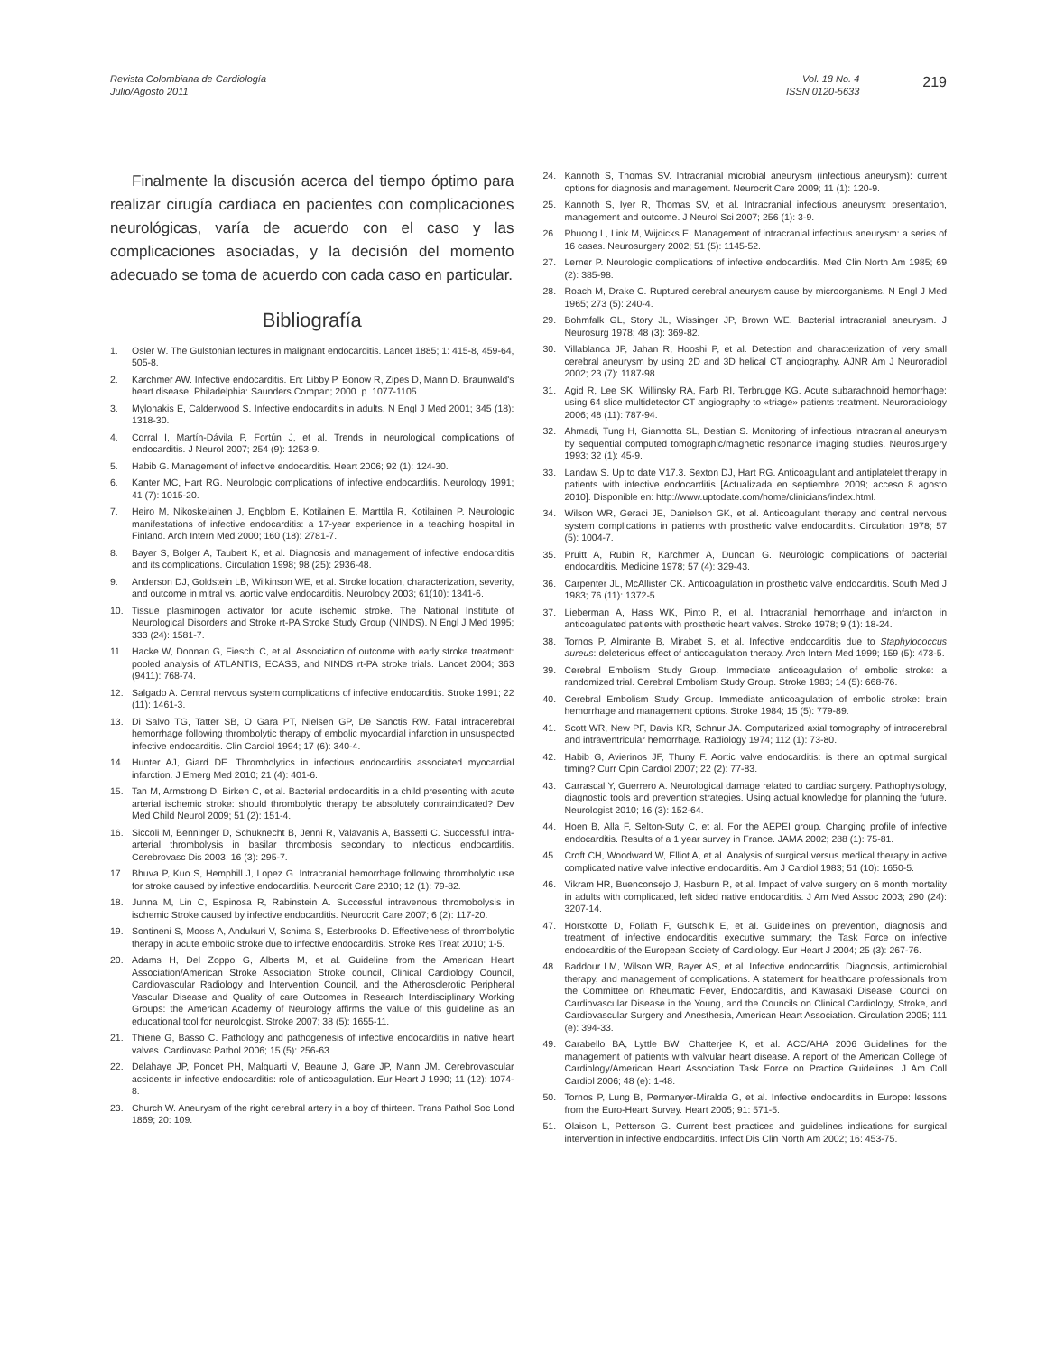Revista Colombiana de Cardiología
Julio/Agosto 2011
Vol. 18 No. 4
ISSN 0120-5633
219
Finalmente la discusión acerca del tiempo óptimo para realizar cirugía cardiaca en pacientes con complicaciones neurológicas, varía de acuerdo con el caso y las complicaciones asociadas, y la decisión del momento adecuado se toma de acuerdo con cada caso en particular.
Bibliografía
1. Osler W. The Gulstonian lectures in malignant endocarditis. Lancet 1885; 1: 415-8, 459-64, 505-8.
2. Karchmer AW. Infective endocarditis. En: Libby P, Bonow R, Zipes D, Mann D. Braunwald's heart disease, Philadelphia: Saunders Compan; 2000. p. 1077-1105.
3. Mylonakis E, Calderwood S. Infective endocarditis in adults. N Engl J Med 2001; 345 (18): 1318-30.
4. Corral I, Martín-Dávila P, Fortún J, et al. Trends in neurological complications of endocarditis. J Neurol 2007; 254 (9): 1253-9.
5. Habib G. Management of infective endocarditis. Heart 2006; 92 (1): 124-30.
6. Kanter MC, Hart RG. Neurologic complications of infective endocarditis. Neurology 1991; 41 (7): 1015-20.
7. Heiro M, Nikoskelainen J, Engblom E, Kotilainen E, Marttila R, Kotilainen P. Neurologic manifestations of infective endocarditis: a 17-year experience in a teaching hospital in Finland. Arch Intern Med 2000; 160 (18): 2781-7.
8. Bayer S, Bolger A, Taubert K, et al. Diagnosis and management of infective endocarditis and its complications. Circulation 1998; 98 (25): 2936-48.
9. Anderson DJ, Goldstein LB, Wilkinson WE, et al. Stroke location, characterization, severity, and outcome in mitral vs. aortic valve endocarditis. Neurology 2003; 61(10): 1341-6.
10. Tissue plasminogen activator for acute ischemic stroke. The National Institute of Neurological Disorders and Stroke rt-PA Stroke Study Group (NINDS). N Engl J Med 1995; 333 (24): 1581-7.
11. Hacke W, Donnan G, Fieschi C, et al. Association of outcome with early stroke treatment: pooled analysis of ATLANTIS, ECASS, and NINDS rt-PA stroke trials. Lancet 2004; 363 (9411): 768-74.
12. Salgado A. Central nervous system complications of infective endocarditis. Stroke 1991; 22 (11): 1461-3.
13. Di Salvo TG, Tatter SB, O Gara PT, Nielsen GP, De Sanctis RW. Fatal intracerebral hemorrhage following thrombolytic therapy of embolic myocardial infarction in unsuspected infective endocarditis. Clin Cardiol 1994; 17 (6): 340-4.
14. Hunter AJ, Giard DE. Thrombolytics in infectious endocarditis associated myocardial infarction. J Emerg Med 2010; 21 (4): 401-6.
15. Tan M, Armstrong D, Birken C, et al. Bacterial endocarditis in a child presenting with acute arterial ischemic stroke: should thrombolytic therapy be absolutely contraindicated? Dev Med Child Neurol 2009; 51 (2): 151-4.
16. Siccoli M, Benninger D, Schuknecht B, Jenni R, Valavanis A, Bassetti C. Successful intra-arterial thrombolysis in basilar thrombosis secondary to infectious endocarditis. Cerebrovasc Dis 2003; 16 (3): 295-7.
17. Bhuva P, Kuo S, Hemphill J, Lopez G. Intracranial hemorrhage following thrombolytic use for stroke caused by infective endocarditis. Neurocrit Care 2010; 12 (1): 79-82.
18. Junna M, Lin C, Espinosa R, Rabinstein A. Successful intravenous thromobolysis in ischemic Stroke caused by infective endocarditis. Neurocrit Care 2007; 6 (2): 117-20.
19. Sontineni S, Mooss A, Andukuri V, Schima S, Esterbrooks D. Effectiveness of thrombolytic therapy in acute embolic stroke due to infective endocarditis. Stroke Res Treat 2010; 1-5.
20. Adams H, Del Zoppo G, Alberts M, et al. Guideline from the American Heart Association/American Stroke Association Stroke council, Clinical Cardiology Council, Cardiovascular Radiology and Intervention Council, and the Atherosclerotic Peripheral Vascular Disease and Quality of care Outcomes in Research Interdisciplinary Working Groups: the American Academy of Neurology affirms the value of this guideline as an educational tool for neurologist. Stroke 2007; 38 (5): 1655-11.
21. Thiene G, Basso C. Pathology and pathogenesis of infective endocarditis in native heart valves. Cardiovasc Pathol 2006; 15 (5): 256-63.
22. Delahaye JP, Poncet PH, Malquarti V, Beaune J, Gare JP, Mann JM. Cerebrovascular accidents in infective endocarditis: role of anticoagulation. Eur Heart J 1990; 11 (12): 1074-8.
23. Church W. Aneurysm of the right cerebral artery in a boy of thirteen. Trans Pathol Soc Lond 1869; 20: 109.
24. Kannoth S, Thomas SV. Intracranial microbial aneurysm (infectious aneurysm): current options for diagnosis and management. Neurocrit Care 2009; 11 (1): 120-9.
25. Kannoth S, Iyer R, Thomas SV, et al. Intracranial infectious aneurysm: presentation, management and outcome. J Neurol Sci 2007; 256 (1): 3-9.
26. Phuong L, Link M, Wijdicks E. Management of intracranial infectious aneurysm: a series of 16 cases. Neurosurgery 2002; 51 (5): 1145-52.
27. Lerner P. Neurologic complications of infective endocarditis. Med Clin North Am 1985; 69 (2): 385-98.
28. Roach M, Drake C. Ruptured cerebral aneurysm cause by microorganisms. N Engl J Med 1965; 273 (5): 240-4.
29. Bohmfalk GL, Story JL, Wissinger JP, Brown WE. Bacterial intracranial aneurysm. J Neurosurg 1978; 48 (3): 369-82.
30. Villablanca JP, Jahan R, Hooshi P, et al. Detection and characterization of very small cerebral aneurysm by using 2D and 3D helical CT angiography. AJNR Am J Neuroradiol 2002; 23 (7): 1187-98.
31. Agid R, Lee SK, Willinsky RA, Farb RI, Terbrugge KG. Acute subarachnoid hemorrhage: using 64 slice multidetector CT angiography to «triage» patients treatment. Neuroradiology 2006; 48 (11): 787-94.
32. Ahmadi, Tung H, Giannotta SL, Destian S. Monitoring of infectious intracranial aneurysm by sequential computed tomographic/magnetic resonance imaging studies. Neurosurgery 1993; 32 (1): 45-9.
33. Landaw S. Up to date V17.3. Sexton DJ, Hart RG. Anticoagulant and antiplatelet therapy in patients with infective endocarditis [Actualizada en septiembre 2009; acceso 8 agosto 2010]. Disponible en: http://www.uptodate.com/home/clinicians/index.html.
34. Wilson WR, Geraci JE, Danielson GK, et al. Anticoagulant therapy and central nervous system complications in patients with prosthetic valve endocarditis. Circulation 1978; 57 (5): 1004-7.
35. Pruitt A, Rubin R, Karchmer A, Duncan G. Neurologic complications of bacterial endocarditis. Medicine 1978; 57 (4): 329-43.
36. Carpenter JL, McAllister CK. Anticoagulation in prosthetic valve endocarditis. South Med J 1983; 76 (11): 1372-5.
37. Lieberman A, Hass WK, Pinto R, et al. Intracranial hemorrhage and infarction in anticoagulated patients with prosthetic heart valves. Stroke 1978; 9 (1): 18-24.
38. Tornos P, Almirante B, Mirabet S, et al. Infective endocarditis due to Staphylococcus aureus: deleterious effect of anticoagulation therapy. Arch Intern Med 1999; 159 (5): 473-5.
39. Cerebral Embolism Study Group. Immediate anticoagulation of embolic stroke: a randomized trial. Cerebral Embolism Study Group. Stroke 1983; 14 (5): 668-76.
40. Cerebral Embolism Study Group. Immediate anticoagulation of embolic stroke: brain hemorrhage and management options. Stroke 1984; 15 (5): 779-89.
41. Scott WR, New PF, Davis KR, Schnur JA. Computarized axial tomography of intracerebral and intraventricular hemorrhage. Radiology 1974; 112 (1): 73-80.
42. Habib G, Avierinos JF, Thuny F. Aortic valve endocarditis: is there an optimal surgical timing? Curr Opin Cardiol 2007; 22 (2): 77-83.
43. Carrascal Y, Guerrero A. Neurological damage related to cardiac surgery. Pathophysiology, diagnostic tools and prevention strategies. Using actual knowledge for planning the future. Neurologist 2010; 16 (3): 152-64.
44. Hoen B, Alla F, Selton-Suty C, et al. For the AEPEI group. Changing profile of infective endocarditis. Results of a 1 year survey in France. JAMA 2002; 288 (1): 75-81.
45. Croft CH, Woodward W, Elliot A, et al. Analysis of surgical versus medical therapy in active complicated native valve infective endocarditis. Am J Cardiol 1983; 51 (10): 1650-5.
46. Vikram HR, Buenconsejo J, Hasburn R, et al. Impact of valve surgery on 6 month mortality in adults with complicated, left sided native endocarditis. J Am Med Assoc 2003; 290 (24): 3207-14.
47. Horstkotte D, Follath F, Gutschik E, et al. Guidelines on prevention, diagnosis and treatment of infective endocarditis executive summary; the Task Force on infective endocarditis of the European Society of Cardiology. Eur Heart J 2004; 25 (3): 267-76.
48. Baddour LM, Wilson WR, Bayer AS, et al. Infective endocarditis. Diagnosis, antimicrobial therapy, and management of complications. A statement for healthcare professionals from the Committee on Rheumatic Fever, Endocarditis, and Kawasaki Disease, Council on Cardiovascular Disease in the Young, and the Councils on Clinical Cardiology, Stroke, and Cardiovascular Surgery and Anesthesia, American Heart Association. Circulation 2005; 111 (e): 394-33.
49. Carabello BA, Lyttle BW, Chatterjee K, et al. ACC/AHA 2006 Guidelines for the management of patients with valvular heart disease. A report of the American College of Cardiology/American Heart Association Task Force on Practice Guidelines. J Am Coll Cardiol 2006; 48 (e): 1-48.
50. Tornos P, Lung B, Permanyer-Miralda G, et al. Infective endocarditis in Europe: lessons from the Euro-Heart Survey. Heart 2005; 91: 571-5.
51. Olaison L, Petterson G. Current best practices and guidelines indications for surgical intervention in infective endocarditis. Infect Dis Clin North Am 2002; 16: 453-75.